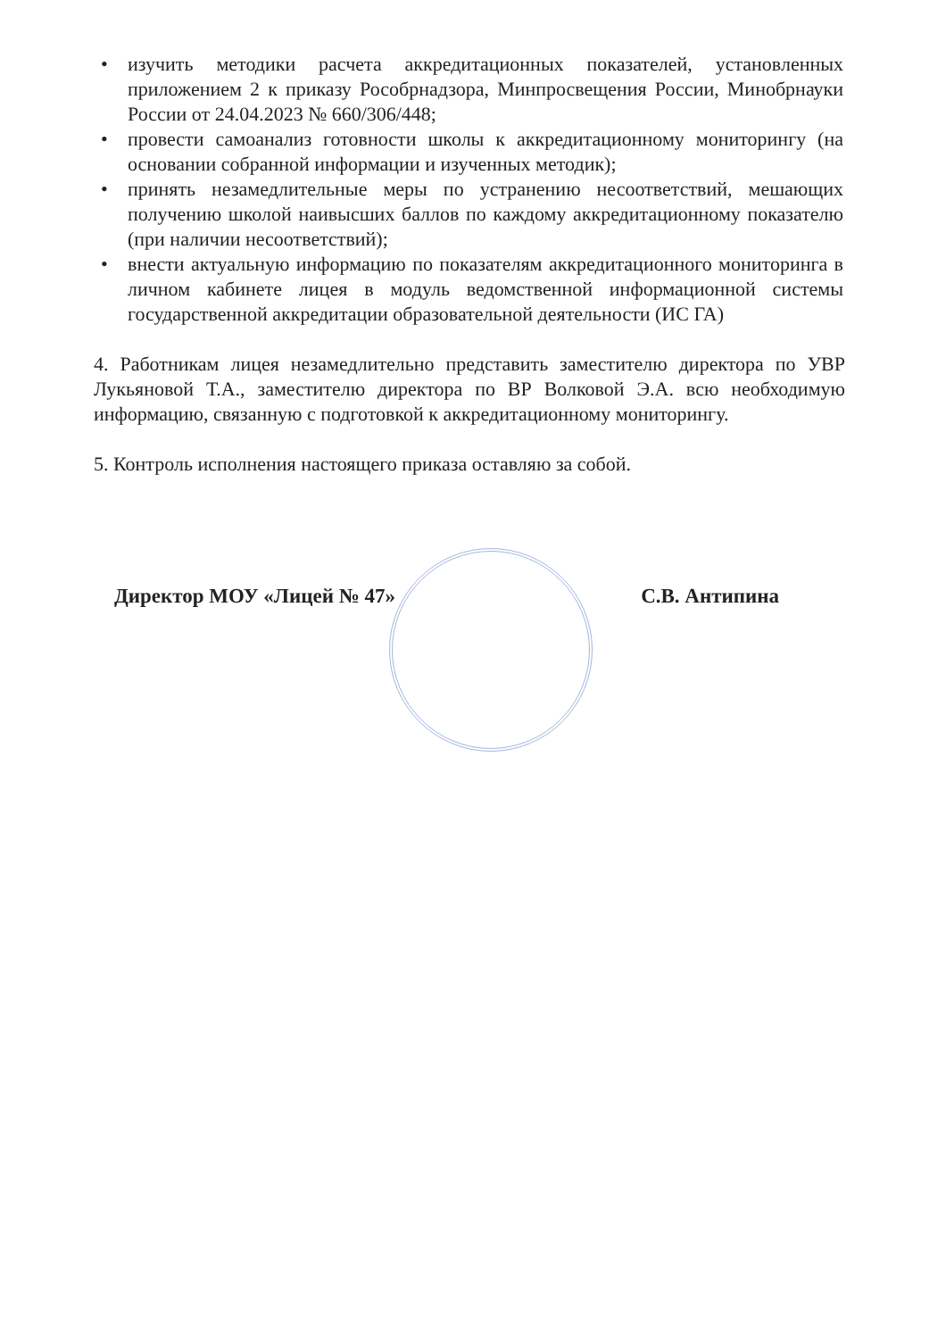• изучить методики расчета аккредитационных показателей, установленных приложением 2 к приказу Рособрнадзора, Минпросвещения России, Минобрнауки России от 24.04.2023 № 660/306/448;
• провести самоанализ готовности школы к аккредитационному мониторингу (на основании собранной информации и изученных методик);
• принять незамедлительные меры по устранению несоответствий, мешающих получению школой наивысших баллов по каждому аккредитационному показателю (при наличии несоответствий);
• внести актуальную информацию по показателям аккредитационного мониторинга в личном кабинете лицея в модуль ведомственной информационной системы государственной аккредитации образовательной деятельности (ИС ГА)
4. Работникам лицея незамедлительно представить заместителю директора по УВР Лукьяновой Т.А., заместителю директора по ВР Волковой Э.А. всю необходимую информацию, связанную с подготовкой к аккредитационному мониторингу.
5. Контроль исполнения настоящего приказа оставляю за собой.
Директор МОУ «Лицей № 47» С.В. Антипина